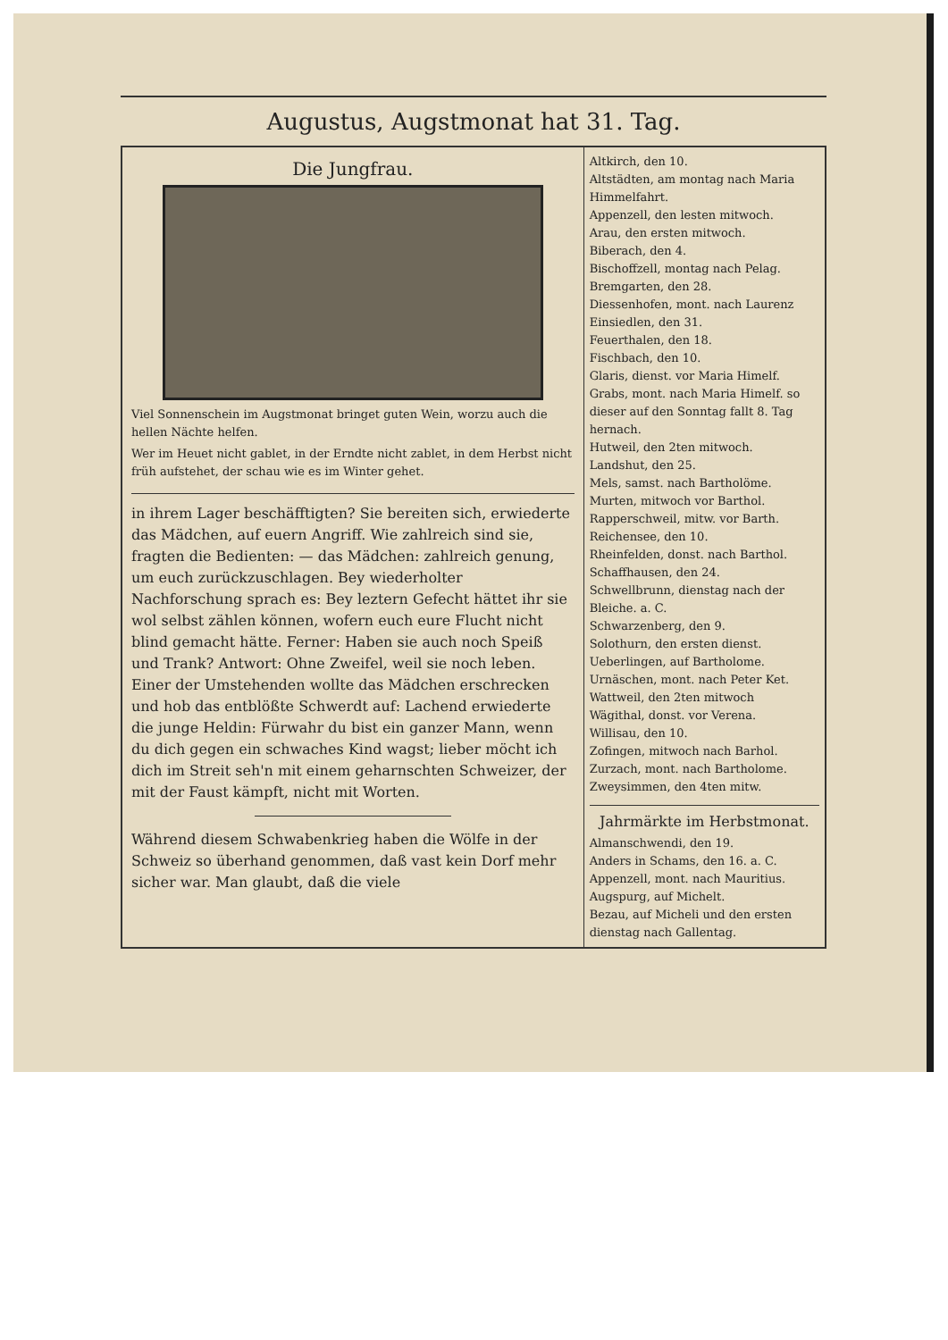Augustus, Augstmonat hat 31. Tag.
Die Jungfrau.
Viel Sonnenschein im Augstmonat bringet guten Wein, worzu auch die hellen Nächte helfen.
Wer im Heuet nicht gablet, in der Erndte nicht zablet, in dem Herbst nicht früh aufstehet, der schau wie es im Winter gehet.
in ihrem Lager beschäfftigten? Sie bereiten sich, erwiederte das Mädchen, auf euern Angriff. Wie zahlreich sind sie, fragten die Bedienten: — das Mädchen: zahlreich genung, um euch zurückzuschlagen. Bey wiederholter Nachforschung sprach es: Bey leztern Gefecht hättet ihr sie wol selbst zählen können, wofern euch eure Flucht nicht blind gemacht hätte. Ferner: Haben sie auch noch Speiß und Trank? Antwort: Ohne Zweifel, weil sie noch leben. Einer der Umstehenden wollte das Mädchen erschrecken und hob das entblößte Schwerdt auf: Lachend erwiederte die junge Heldin: Fürwahr du bist ein ganzer Mann, wenn du dich gegen ein schwaches Kind wagst; lieber möcht ich dich im Streit seh'n mit einem geharnschten Schweizer, der mit der Faust kämpft, nicht mit Worten.
Während diesem Schwabenkrieg haben die Wölfe in der Schweiz so überhand genommen, daß vast kein Dorf mehr sicher war. Man glaubt, daß die viele
Altkirch, den 10.
Altstädten, am montag nach Maria Himmelfahrt.
Appenzell, den lesten mitwoch.
Arau, den ersten mitwoch.
Biberach, den 4.
Bischoffzell, montag nach Pelag.
Bremgarten, den 28.
Diessenhofen, mont. nach Laurenz
Einsiedlen, den 31.
Feuerthalen, den 18.
Fischbach, den 10.
Glaris, dienst. vor Maria Himelf.
Grabs, mont. nach Maria Himelf. so dieser auf den Sonntag fallt 8. Tag hernach.
Hutweil, den 2ten mitwoch.
Landshut, den 25.
Mels, samst. nach Bartholöme.
Murten, mitwoch vor Barthol.
Rapperschweil, mitw. vor Barth.
Reichensee, den 10.
Rheinfelden, donst. nach Barthol.
Schaffhausen, den 24.
Schwellbrunn, dienstag nach der Bleiche. a. C.
Schwarzenberg, den 9.
Solothurn, den ersten dienst.
Ueberlingen, auf Bartholome.
Urnäschen, mont. nach Peter Ket.
Wattweil, den 2ten mitwoch
Wägithal, donst. vor Verena.
Willisau, den 10.
Zofingen, mitwoch nach Barhol.
Zurzach, mont. nach Bartholome.
Zweysimmen, den 4ten mitw.
Jahrmärkte im Herbstmonat.
Almanschwendi, den 19.
Anders in Schams, den 16. a. C.
Appenzell, mont. nach Mauritius.
Augspurg, auf Michelt.
Bezau, auf Micheli und den ersten dienstag nach Gallentag.